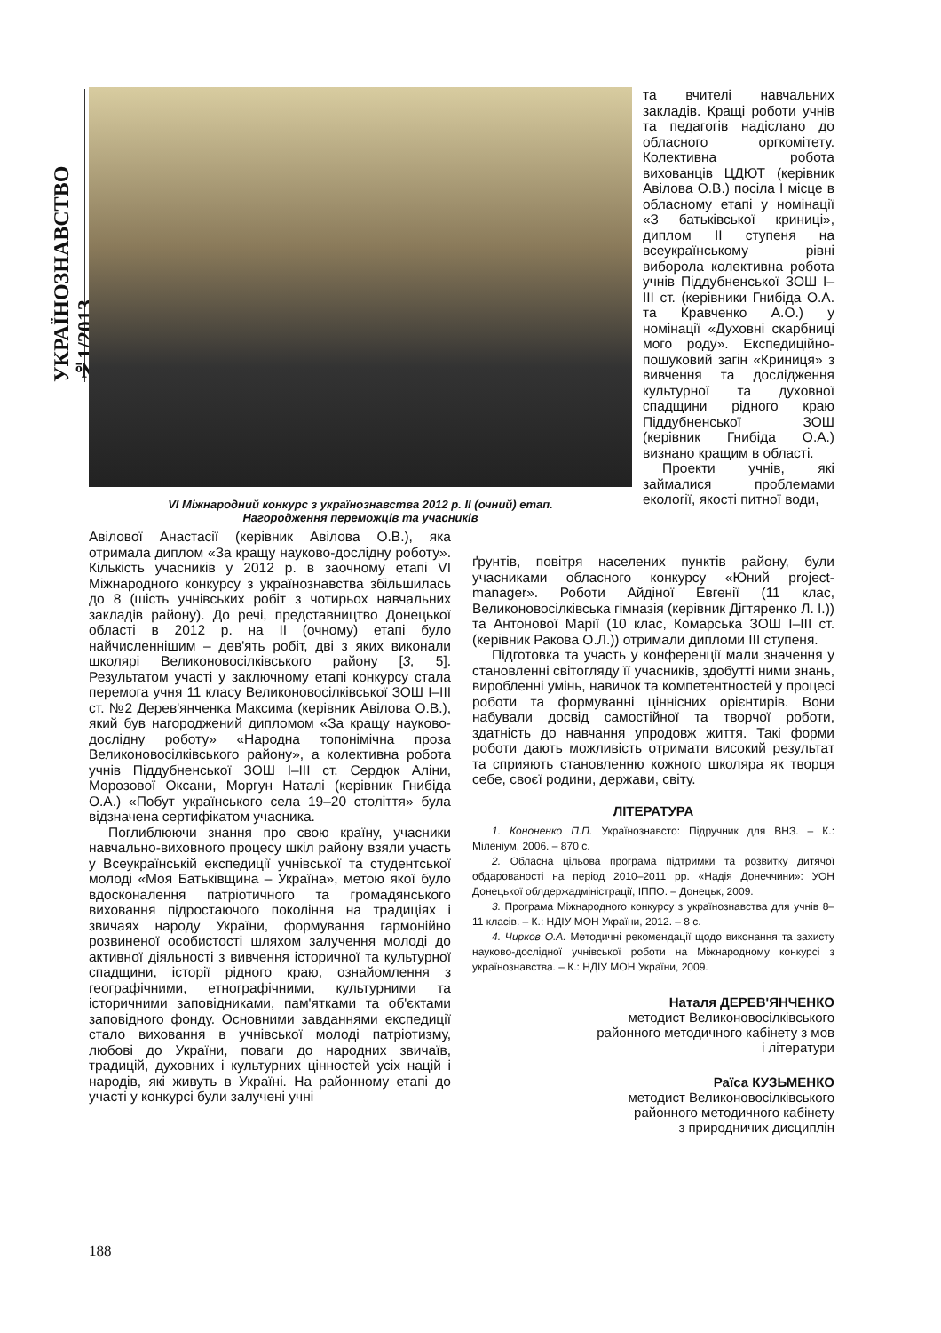УКРАЇНОЗНАВСТВО №1/2013
VI Міжнародний конкурс з українознавства 2012 р. ІІ (очний) етап.
Нагородження переможців та учасників
та вчителі навчальних закладів. Кращі роботи учнів та педагогів надіслано до обласного оргкомітету. Колективна робота вихованців ЦДЮТ (керівник Авілова О.В.) посіла І місце в обласному етапі у номінації «З батьківської криниці», диплом ІІ ступеня на всеукраїнському рівні виборола колективна робота учнів Піддубненської ЗОШ І–ІІІ ст. (керівники Гнибіда О.А. та Кравченко А.О.) у номінації «Духовні скарбниці мого роду». Експедиційно-пошуковий загін «Криниця» з вивчення та дослідження культурної та духовної спадщини рідного краю Піддубненської ЗОШ (керівник Гнибіда О.А.) визнано кращим в області.
Проекти учнів, які займалися проблемами екології, якості питної води,
Авілової Анастасії (керівник Авілова О.В.), яка отримала диплом «За кращу науково-дослідну роботу». Кількість учасників у 2012 р. в заочному етапі VI Міжнародного конкурсу з українознавства збільшилась до 8 (шість учнівських робіт з чотирьох навчальних закладів району). До речі, представництво Донецької області в 2012 р. на ІІ (очному) етапі було найчисленнішим – дев'ять робіт, дві з яких виконали школярі Великоновосілківського району [3, 5]. Результатом участі у заключному етапі конкурсу стала перемога учня 11 класу Великоновосілківської ЗОШ І–ІІІ ст. №2 Дерев'янченка Максима (керівник Авілова О.В.), який був нагороджений дипломом «За кращу науково-дослідну роботу» «Народна топонімічна проза Великоновосілківського району», а колективна робота учнів Піддубненської ЗОШ І–ІІІ ст. Сердюк Аліни, Морозової Оксани, Моргун Наталі (керівник Гнибіда О.А.) «Побут українського села 19–20 століття» була відзначена сертифікатом учасника.
Поглиблюючи знання про свою країну, учасники навчально-виховного процесу шкіл району взяли участь у Всеукраїнській експедиції учнівської та студентської молоді «Моя Батьківщина – Україна», метою якої було вдосконалення патріотичного та громадянського виховання підростаючого покоління на традиціях і звичаях народу України, формування гармонійно розвиненої особистості шляхом залучення молоді до активної діяльності з вивчення історичної та культурної спадщини, історії рідного краю, ознайомлення з географічними, етнографічними, культурними та історичними заповідниками, пам'ятками та об'єктами заповідного фонду. Основними завданнями експедиції стало виховання в учнівської молоді патріотизму, любові до України, поваги до народних звичаїв, традицій, духовних і культурних цінностей усіх націй і народів, які живуть в Україні. На районному етапі до участі у конкурсі були залучені учні
ґрунтів, повітря населених пунктів району, були учасниками обласного конкурсу «Юний project-manager». Роботи Айдіної Евгенії (11 клас, Великоновосілківська гімназія (керівник Дігтяренко Л. І.)) та Антонової Марії (10 клас, Комарська ЗОШ І–ІІІ ст. (керівник Ракова О.Л.)) отримали дипломи ІІІ ступеня.
Підготовка та участь у конференції мали значення у становленні світогляду її учасників, здобутті ними знань, виробленні умінь, навичок та компетентностей у процесі роботи та формуванні ціннісних орієнтирів. Вони набували досвід самостійної та творчої роботи, здатність до навчання упродовж життя. Такі форми роботи дають можливість отримати високий результат та сприяють становленню кожного школяра як творця себе, своєї родини, держави, світу.
ЛІТЕРАТУРА
1. Кононенко П.П. Українознавсто: Підручник для ВНЗ. – К.: Міленіум, 2006. – 870 с.
2. Обласна цільова програма підтримки та розвитку дитячої обдарованості на період 2010–2011 рр. «Надія Донеччини»: УОН Донецької облдержадміністрації, ІППО. – Донецьк, 2009.
3. Програма Міжнародного конкурсу з українознавства для учнів 8–11 класів. – К.: НДІУ МОН України, 2012. – 8 с.
4. Чирков О.А. Методичні рекомендації щодо виконання та захисту науково-дослідної учнівської роботи на Міжнародному конкурсі з українознавства. – К.: НДІУ МОН України, 2009.
Наталя ДЕРЕВ'ЯНЧЕНКО
методист Великоновосілківського
районного методичного кабінету з мов
і літератури
Раїса КУЗЬМЕНКО
методист Великоновосілківського
районного методичного кабінету
з природничих дисциплін
188